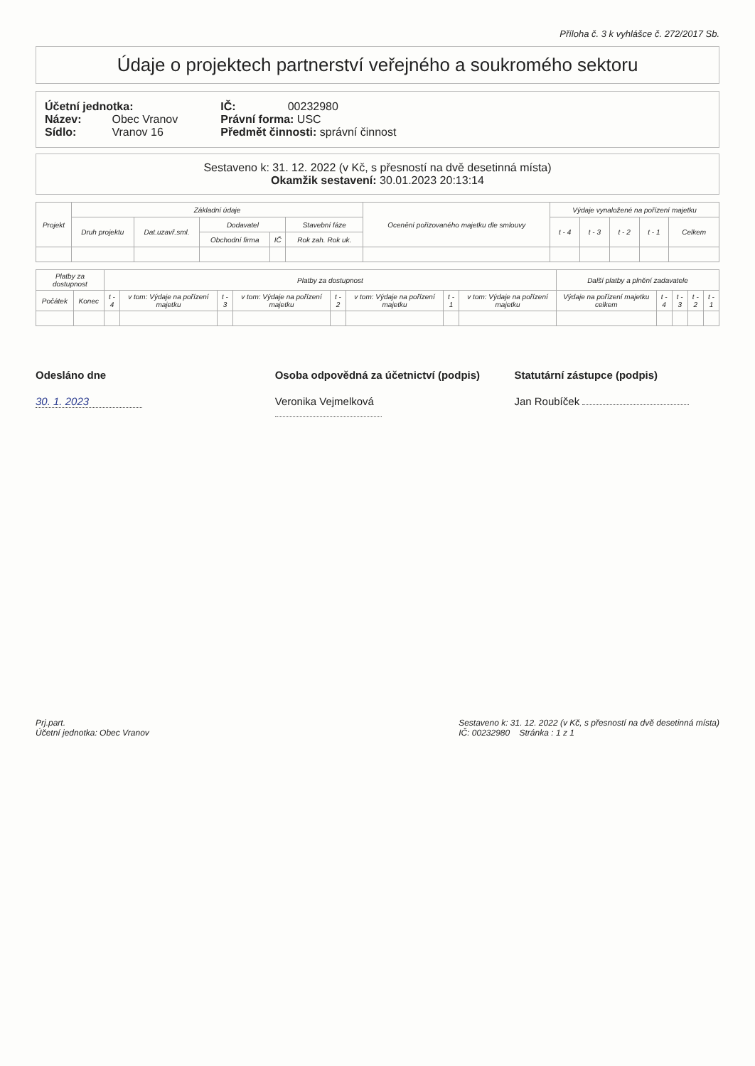Příloha č. 3 k vyhlášce č. 272/2017 Sb.
Údaje o projektech partnerství veřejného a soukromého sektoru
Účetní jednotka:
Název: Obec Vranov
Sídlo: Vranov 16
IČ: 00232980
Právní forma: USC
Předmět činnosti: správní činnost
Sestaveno k: 31. 12. 2022 (v Kč, s přesností na dvě desetinná místa)
Okamžik sestavení: 30.01.2023 20:13:14
| Projekt | Základní údaje | | | | | Ocenění pořizovaného majetku dle smlouvy | Výdaje vynaložené na pořízení majetku | | | | |
| --- | --- | --- | --- | --- | --- | --- | --- | --- | --- | --- | --- |
| | Druh projektu | Dat.uzavř.sml. | Dodavatel | | Stavební fáze | | t - 4 | t - 3 | t - 2 | t - 1 | Celkem |
| | | | Obchodní firma | IČ | Rok zah. Rok uk. | | | | | | |
| Platby za dostupnost | | Platby za dostupnost | | | | | | | | Další platby a plnění zadavatele | | | | |
| --- | --- | --- | --- | --- | --- | --- | --- | --- | --- | --- | --- | --- | --- | --- |
| Počátek | Konec | t - 4 | v tom: Výdaje na pořízení majetku | t - 3 | v tom: Výdaje na pořízení majetku | t - 2 | v tom: Výdaje na pořízení majetku | t - 1 | v tom: Výdaje na pořízení majetku | Výdaje na pořízení majetku celkem | t - 4 | t - 3 | t - 2 | t - 1 |
Odesláno dne
30. 1. 2023
Osoba odpovědná za účetnictví (podpis)
Veronika Vejmelková
Statutární zástupce (podpis)
Jan Roubíček
Prj.part.
Účetní jednotka: Obec Vranov
Sestaveno k: 31. 12. 2022 (v Kč, s přesností na dvě desetinná místa)
IČ: 00232980 Stránka : 1 z 1